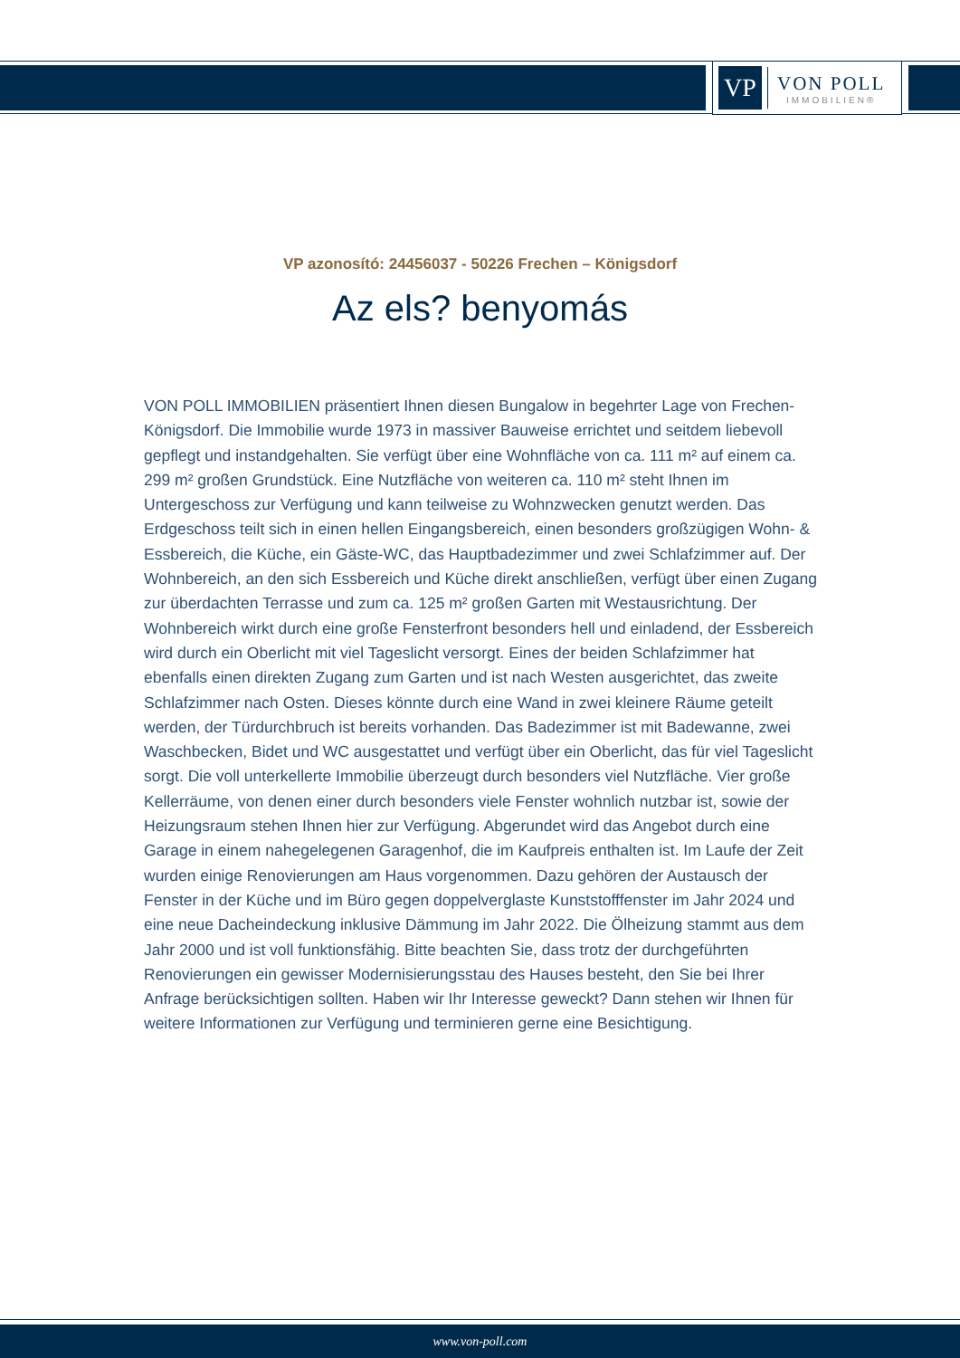VP
VON POLL
IMMOBILIEN®
VP azonosító: 24456037 - 50226 Frechen – Königsdorf
Az els? benyomás
VON POLL IMMOBILIEN präsentiert Ihnen diesen Bungalow in begehrter Lage von Frechen-Königsdorf. Die Immobilie wurde 1973 in massiver Bauweise errichtet und seitdem liebevoll gepflegt und instandgehalten. Sie verfügt über eine Wohnfläche von ca. 111 m² auf einem ca. 299 m² großen Grundstück. Eine Nutzfläche von weiteren ca. 110 m² steht Ihnen im Untergeschoss zur Verfügung und kann teilweise zu Wohnzwecken genutzt werden. Das Erdgeschoss teilt sich in einen hellen Eingangsbereich, einen besonders großzügigen Wohn- & Essbereich, die Küche, ein Gäste-WC, das Hauptbadezimmer und zwei Schlafzimmer auf. Der Wohnbereich, an den sich Essbereich und Küche direkt anschließen, verfügt über einen Zugang zur überdachten Terrasse und zum ca. 125 m² großen Garten mit Westausrichtung. Der Wohnbereich wirkt durch eine große Fensterfront besonders hell und einladend, der Essbereich wird durch ein Oberlicht mit viel Tageslicht versorgt. Eines der beiden Schlafzimmer hat ebenfalls einen direkten Zugang zum Garten und ist nach Westen ausgerichtet, das zweite Schlafzimmer nach Osten. Dieses könnte durch eine Wand in zwei kleinere Räume geteilt werden, der Türdurchbruch ist bereits vorhanden. Das Badezimmer ist mit Badewanne, zwei Waschbecken, Bidet und WC ausgestattet und verfügt über ein Oberlicht, das für viel Tageslicht sorgt. Die voll unterkellerte Immobilie überzeugt durch besonders viel Nutzfläche. Vier große Kellerräume, von denen einer durch besonders viele Fenster wohnlich nutzbar ist, sowie der Heizungsraum stehen Ihnen hier zur Verfügung. Abgerundet wird das Angebot durch eine Garage in einem nahegelegenen Garagenhof, die im Kaufpreis enthalten ist. Im Laufe der Zeit wurden einige Renovierungen am Haus vorgenommen. Dazu gehören der Austausch der Fenster in der Küche und im Büro gegen doppelverglaste Kunststofffenster im Jahr 2024 und eine neue Dacheindeckung inklusive Dämmung im Jahr 2022. Die Ölheizung stammt aus dem Jahr 2000 und ist voll funktionsfähig. Bitte beachten Sie, dass trotz der durchgeführten Renovierungen ein gewisser Modernisierungsstau des Hauses besteht, den Sie bei Ihrer Anfrage berücksichtigen sollten. Haben wir Ihr Interesse geweckt? Dann stehen wir Ihnen für weitere Informationen zur Verfügung und terminieren gerne eine Besichtigung.
www.von-poll.com